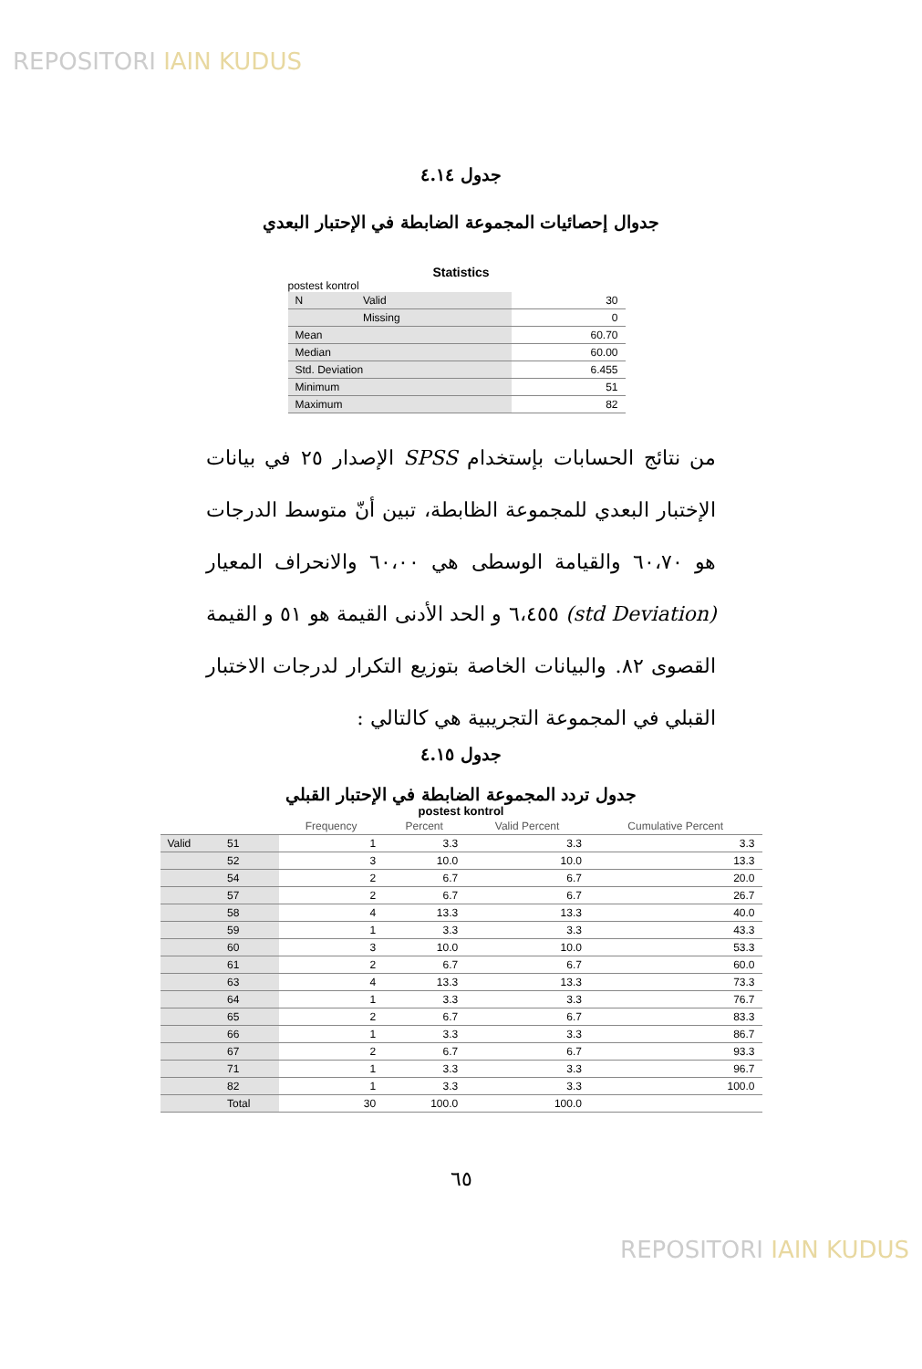REPOSITORI IAIN KUDUS
جدول ٤.١٤
جدوال إحصائيات المجموعة الضابطة في الإحتبار البعدي
Statistics
postest kontrol
| N | Valid | 30 |
| | Missing | 0 |
| Mean | | 60.70 |
| Median | | 60.00 |
| Std. Deviation | | 6.455 |
| Minimum | | 51 |
| Maximum | | 82 |
من نتائج الحسابات بإستخدام SPSS الإصدار ٢٥ في بيانات الإختبار البعدي للمجموعة الظابطة، تبين أنّ متوسط الدرجات هو ٦٠،٧٠ والقيامة الوسطى هي ٦٠،٠٠ والانحراف المعيار (std Deviation) ٦،٤٥٥ و الحد الأدنى القيمة هو ٥١ و القيمة القصوى ٨٢. والبيانات الخاصة بتوزيع التكرار لدرجات الاختبار القبلي في المجموعة التجريبية هي كالتالي :
جدول ٤.١٥
جدول تردد المجموعة الضابطة في الإحتبار القبلي
postest kontrol
| | | Frequency | Percent | Valid Percent | Cumulative Percent |
| Valid | 51 | 1 | 3.3 | 3.3 | 3.3 |
| | 52 | 3 | 10.0 | 10.0 | 13.3 |
| | 54 | 2 | 6.7 | 6.7 | 20.0 |
| | 57 | 2 | 6.7 | 6.7 | 26.7 |
| | 58 | 4 | 13.3 | 13.3 | 40.0 |
| | 59 | 1 | 3.3 | 3.3 | 43.3 |
| | 60 | 3 | 10.0 | 10.0 | 53.3 |
| | 61 | 2 | 6.7 | 6.7 | 60.0 |
| | 63 | 4 | 13.3 | 13.3 | 73.3 |
| | 64 | 1 | 3.3 | 3.3 | 76.7 |
| | 65 | 2 | 6.7 | 6.7 | 83.3 |
| | 66 | 1 | 3.3 | 3.3 | 86.7 |
| | 67 | 2 | 6.7 | 6.7 | 93.3 |
| | 71 | 1 | 3.3 | 3.3 | 96.7 |
| | 82 | 1 | 3.3 | 3.3 | 100.0 |
| | Total | 30 | 100.0 | 100.0 | |
٦٥
REPOSITORI IAIN KUDUS